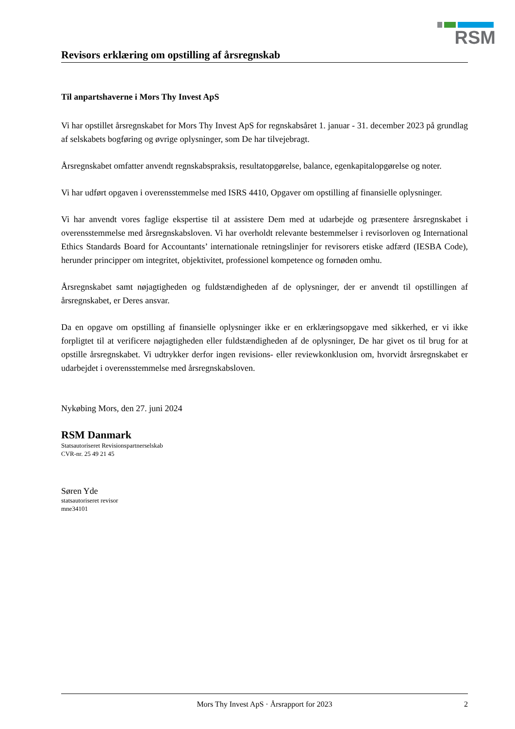RSM
Revisors erklæring om opstilling af årsregnskab
Til anpartshaverne i Mors Thy Invest ApS
Vi har opstillet årsregnskabet for Mors Thy Invest ApS for regnskabsåret 1. januar - 31. december 2023 på grundlag af selskabets bogføring og øvrige oplysninger, som De har tilvejebragt.
Årsregnskabet omfatter anvendt regnskabspraksis, resultatopgørelse, balance, egenkapitalopgørelse og noter.
Vi har udført opgaven i overensstemmelse med ISRS 4410, Opgaver om opstilling af finansielle oplysninger.
Vi har anvendt vores faglige ekspertise til at assistere Dem med at udarbejde og præsentere årsregnskabet i overensstemmelse med årsregnskabsloven. Vi har overholdt relevante bestemmelser i revisorloven og International Ethics Standards Board for Accountants’ internationale retningslinjer for revisorers etiske adfærd (IESBA Code), herunder principper om integritet, objektivitet, professionel kompetence og fornøden omhu.
Årsregnskabet samt nøjagtigheden og fuldstændigheden af de oplysninger, der er anvendt til opstillingen af årsregnskabet, er Deres ansvar.
Da en opgave om opstilling af finansielle oplysninger ikke er en erklæringsopgave med sikkerhed, er vi ikke forpligtet til at verificere nøjagtigheden eller fuldstændigheden af de oplysninger, De har givet os til brug for at opstille årsregnskabet. Vi udtrykker derfor ingen revisions- eller reviewkonklusion om, hvorvidt årsregnskabet er udarbejdet i overensstemmelse med årsregnskabsloven.
Nykøbing Mors, den 27. juni 2024
RSM Danmark
Statsautoriseret Revisionspartnerselskab
CVR-nr. 25 49 21 45
Søren Yde
statsautoriseret revisor
mne34101
Mors Thy Invest ApS · Årsrapport for 2023 2